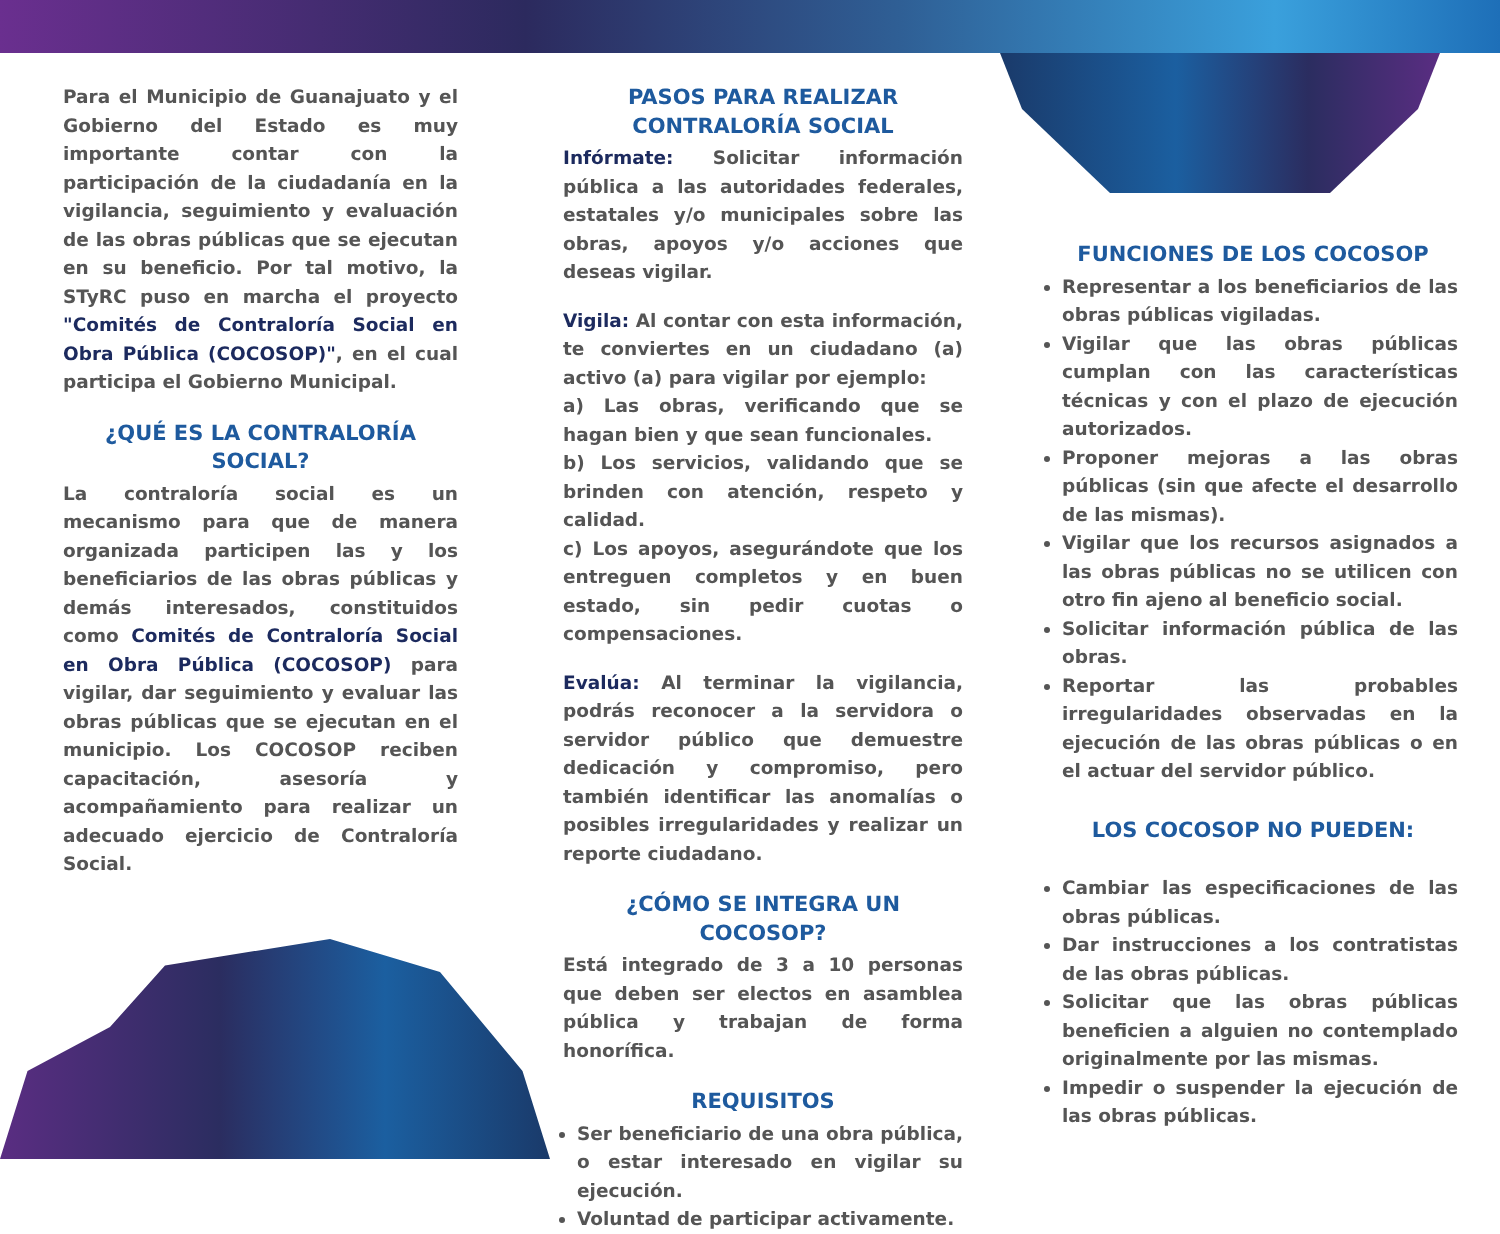Para el Municipio de Guanajuato y el Gobierno del Estado es muy importante contar con la participación de la ciudadanía en la vigilancia, seguimiento y evaluación de las obras públicas que se ejecutan en su beneficio. Por tal motivo, la STyRC puso en marcha el proyecto "Comités de Contraloría Social en Obra Pública (COCOSOP)", en el cual participa el Gobierno Municipal.
¿QUÉ ES LA CONTRALORÍA SOCIAL?
La contraloría social es un mecanismo para que de manera organizada participen las y los beneficiarios de las obras públicas y demás interesados, constituidos como Comités de Contraloría Social en Obra Pública (COCOSOP) para vigilar, dar seguimiento y evaluar las obras públicas que se ejecutan en el municipio. Los COCOSOP reciben capacitación, asesoría y acompañamiento para realizar un adecuado ejercicio de Contraloría Social.
PASOS PARA REALIZAR
CONTRALORÍA SOCIAL
Infórmate: Solicitar información pública a las autoridades federales, estatales y/o municipales sobre las obras, apoyos y/o acciones que deseas vigilar.
Vigila: Al contar con esta información, te conviertes en un ciudadano (a) activo (a) para vigilar por ejemplo:
a) Las obras, verificando que se hagan bien y que sean funcionales.
b) Los servicios, validando que se brinden con atención, respeto y calidad.
c) Los apoyos, asegurándote que los entreguen completos y en buen estado, sin pedir cuotas o compensaciones.
Evalúa: Al terminar la vigilancia, podrás reconocer a la servidora o servidor público que demuestre dedicación y compromiso, pero también identificar las anomalías o posibles irregularidades y realizar un reporte ciudadano.
¿CÓMO SE INTEGRA UN COCOSOP?
Está integrado de 3 a 10 personas que deben ser electos en asamblea pública y trabajan de forma honorífica.
REQUISITOS
Ser beneficiario de una obra pública, o estar interesado en vigilar su ejecución.
Voluntad de participar activamente.
FUNCIONES DE LOS COCOSOP
Representar a los beneficiarios de las obras públicas vigiladas.
Vigilar que las obras públicas cumplan con las características técnicas y con el plazo de ejecución autorizados.
Proponer mejoras a las obras públicas (sin que afecte el desarrollo de las mismas).
Vigilar que los recursos asignados a las obras públicas no se utilicen con otro fin ajeno al beneficio social.
Solicitar información pública de las obras.
Reportar las probables irregularidades observadas en la ejecución de las obras públicas o en el actuar del servidor público.
LOS COCOSOP NO PUEDEN:
Cambiar las especificaciones de las obras públicas.
Dar instrucciones a los contratistas de las obras públicas.
Solicitar que las obras públicas beneficien a alguien no contemplado originalmente por las mismas.
Impedir o suspender la ejecución de las obras públicas.